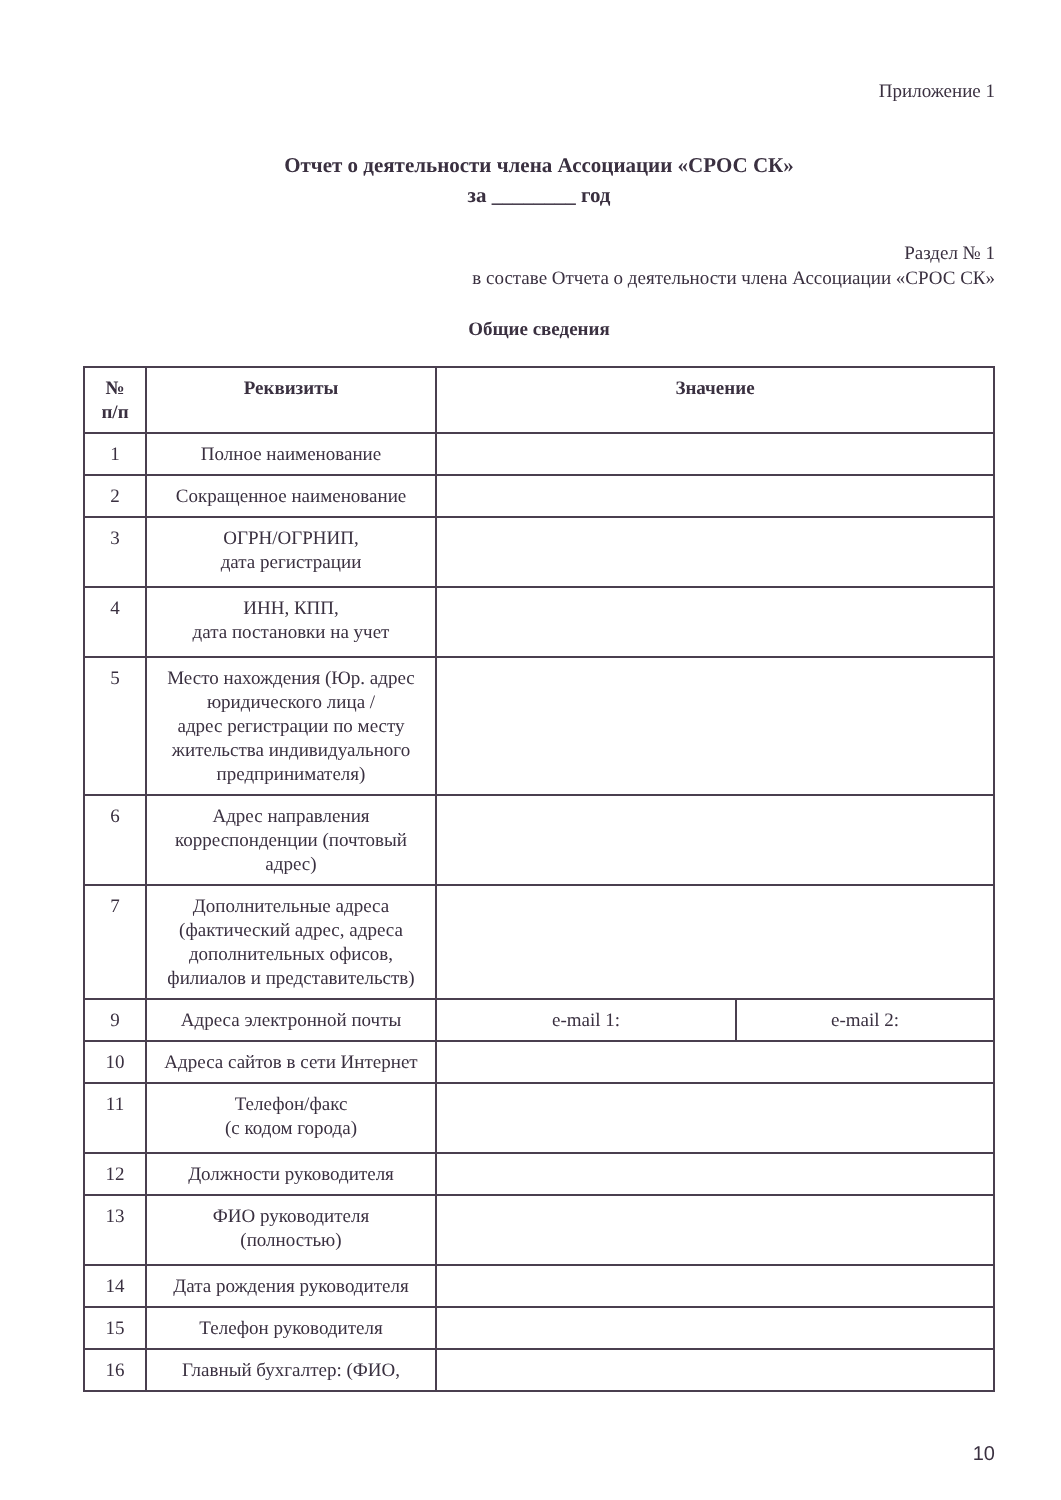Приложение 1
Отчет о деятельности члена Ассоциации «СРОС СК»
за ________ год
Раздел № 1
в составе Отчета о деятельности члена Ассоциации «СРОС СК»
Общие сведения
| № п/п | Реквизиты | Значение | |
| --- | --- | --- | --- |
| 1 | Полное наименование | | |
| 2 | Сокращенное наименование | | |
| 3 | ОГРН/ОГРНИП, дата регистрации | | |
| 4 | ИНН, КПП, дата постановки на учет | | |
| 5 | Место нахождения (Юр. адрес юридического лица / адрес регистрации по месту жительства индивидуального предпринимателя) | | |
| 6 | Адрес направления корреспонденции (почтовый адрес) | | |
| 7 | Дополнительные адреса (фактический адрес, адреса дополнительных офисов, филиалов и представительств) | | |
| 9 | Адреса электронной почты | e-mail 1: | e-mail 2: |
| 10 | Адреса сайтов в сети Интернет | | |
| 11 | Телефон/факс (с кодом города) | | |
| 12 | Должности руководителя | | |
| 13 | ФИО руководителя (полностью) | | |
| 14 | Дата рождения руководителя | | |
| 15 | Телефон руководителя | | |
| 16 | Главный бухгалтер: (ФИО, | | |
10